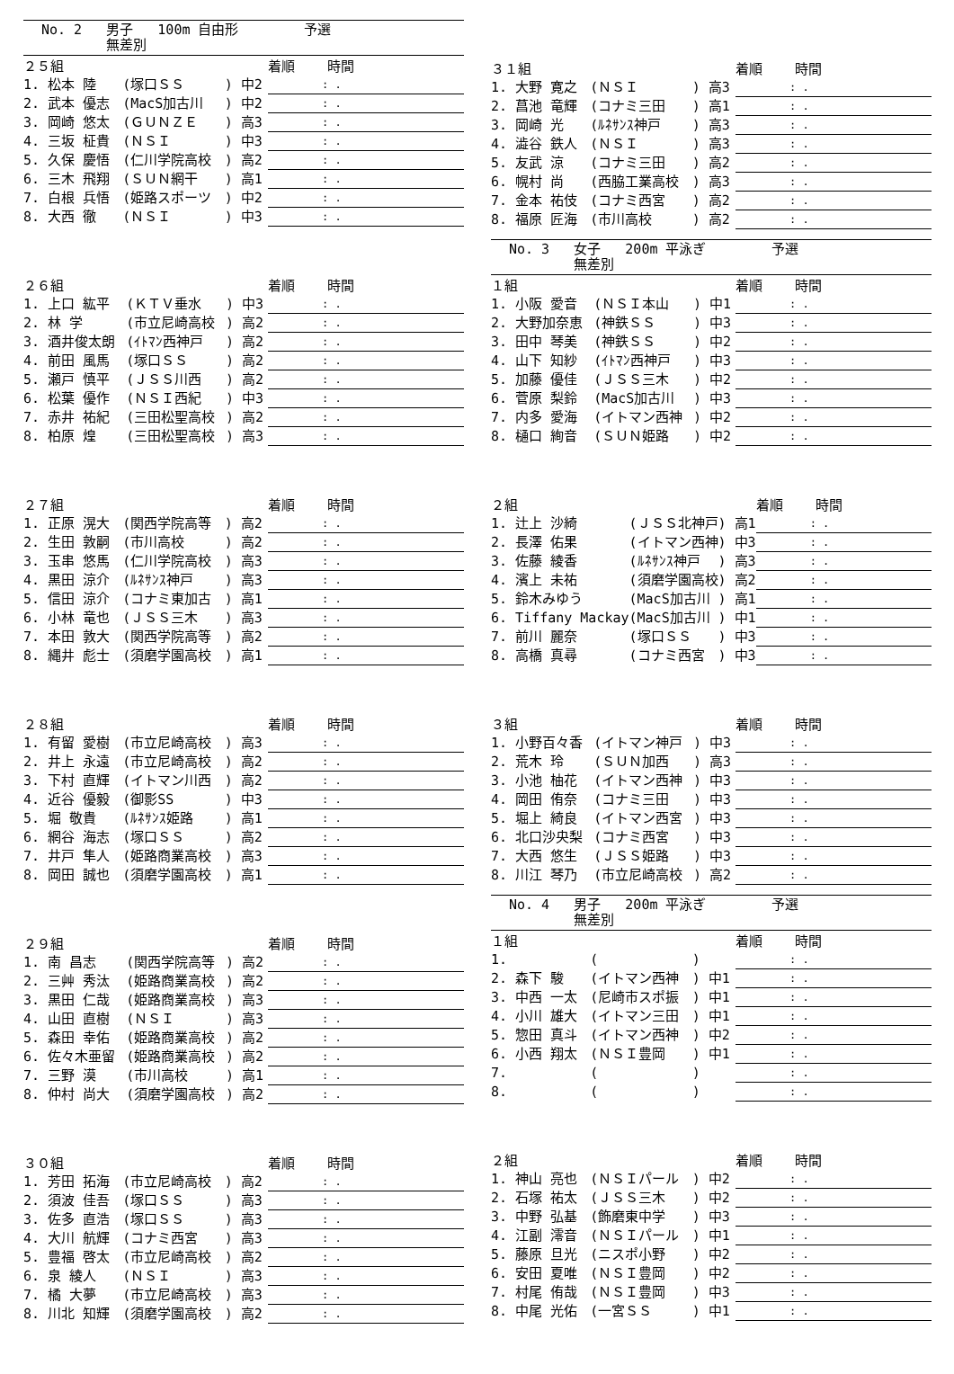No. 2 男子 100m 自由形 予選
無差別
| ２５組 | | | 着順 時間 |
| 1. 松本 陸 | (塚口ＳＳ | ) 中2 | : . |
| 2. 武本 優志 | (MacS加古川 | ) 中2 | : . |
| 3. 岡崎 悠太 | (ＧＵＮＺＥ | ) 高3 | : . |
| 4. 三坂 柾貴 | (ＮＳＩ | ) 中3 | : . |
| 5. 久保 慶悟 | (仁川学院高校 | ) 高2 | : . |
| 6. 三木 飛翔 | (ＳＵＮ網干 | ) 高1 | : . |
| 7. 白根 兵悟 | (姫路スポーツ | ) 中2 | : . |
| 8. 大西 徹 | (ＮＳＩ | ) 中3 | : . |
| ２６組 | | | 着順 時間 |
| 1. 上口 紘平 | (ＫＴＶ垂水 | ) 中3 | : . |
| 2. 林 学 | (市立尼崎高校 | ) 高2 | : . |
| 3. 酒井俊太朗 | (ｲﾄﾏﾝ西神戸 | ) 高2 | : . |
| 4. 前田 風馬 | (塚口ＳＳ | ) 高2 | : . |
| 5. 瀬戸 慎平 | (ＪＳＳ川西 | ) 高2 | : . |
| 6. 松葉 優作 | (ＮＳＩ西紀 | ) 中3 | : . |
| 7. 赤井 祐紀 | (三田松聖高校 | ) 高2 | : . |
| 8. 柏原 煌 | (三田松聖高校 | ) 高3 | : . |
| ２７組 | | | 着順 時間 |
| 1. 正原 滉大 | (関西学院高等 | ) 高2 | : . |
| 2. 生田 敦嗣 | (市川高校 | ) 高2 | : . |
| 3. 玉串 悠馬 | (仁川学院高校 | ) 高3 | : . |
| 4. 黒田 涼介 | (ﾙﾈｻﾝｽ神戸 | ) 高3 | : . |
| 5. 信田 涼介 | (コナミ東加古 | ) 高1 | : . |
| 6. 小林 竜也 | (ＪＳＳ三木 | ) 高3 | : . |
| 7. 本田 敦大 | (関西学院高等 | ) 高2 | : . |
| 8. 縄井 彪士 | (須磨学園高校 | ) 高1 | : . |
| ２８組 | | | 着順 時間 |
| 1. 有留 愛樹 | (市立尼崎高校 | ) 高3 | : . |
| 2. 井上 永遠 | (市立尼崎高校 | ) 高2 | : . |
| 3. 下村 直輝 | (イトマン川西 | ) 高2 | : . |
| 4. 近谷 優毅 | (御影SS | ) 中3 | : . |
| 5. 堀 敬貴 | (ﾙﾈｻﾝｽ姫路 | ) 高1 | : . |
| 6. 網谷 海志 | (塚口ＳＳ | ) 高2 | : . |
| 7. 井戸 隼人 | (姫路商業高校 | ) 高3 | : . |
| 8. 岡田 誠也 | (須磨学園高校 | ) 高1 | : . |
| ２９組 | | | 着順 時間 |
| 1. 南 昌志 | (関西学院高等 | ) 高2 | : . |
| 2. 三艸 秀汰 | (姫路商業高校 | ) 高2 | : . |
| 3. 黒田 仁哉 | (姫路商業高校 | ) 高3 | : . |
| 4. 山田 直樹 | (ＮＳＩ | ) 高3 | : . |
| 5. 森田 幸佑 | (姫路商業高校 | ) 高2 | : . |
| 6. 佐々木亜留 | (姫路商業高校 | ) 高2 | : . |
| 7. 三野 漠 | (市川高校 | ) 高1 | : . |
| 8. 仲村 尚大 | (須磨学園高校 | ) 高2 | : . |
| ３０組 | | | 着順 時間 |
| 1. 芳田 拓海 | (市立尼崎高校 | ) 高2 | : . |
| 2. 須波 佳吾 | (塚口ＳＳ | ) 高3 | : . |
| 3. 佐多 直浩 | (塚口ＳＳ | ) 高3 | : . |
| 4. 大川 航輝 | (コナミ西宮 | ) 高3 | : . |
| 5. 豊福 啓太 | (市立尼崎高校 | ) 高2 | : . |
| 6. 泉 綾人 | (ＮＳＩ | ) 高3 | : . |
| 7. 橘 大夢 | (市立尼崎高校 | ) 高3 | : . |
| 8. 川北 知輝 | (須磨学園高校 | ) 高2 | : . |
| ３１組 | | | 着順 時間 |
| 1. 大野 寛之 | (ＮＳＩ | ) 高3 | : . |
| 2. 菖池 竜輝 | (コナミ三田 | ) 高1 | : . |
| 3. 岡崎 光 | (ﾙﾈｻﾝｽ神戸 | ) 高3 | : . |
| 4. 澁谷 鉄人 | (ＮＳＩ | ) 高3 | : . |
| 5. 友武 涼 | (コナミ三田 | ) 高2 | : . |
| 6. 幌村 尚 | (西脇工業高校 | ) 高3 | : . |
| 7. 金本 祐伎 | (コナミ西宮 | ) 高2 | : . |
| 8. 福原 匠海 | (市川高校 | ) 高2 | : . |
No. 3 女子 200m 平泳ぎ 予選
無差別
| １組 | | | 着順 時間 |
| 1. 小阪 愛音 | (ＮＳＩ本山 | ) 中1 | : . |
| 2. 大野加奈恵 | (神鉄ＳＳ | ) 中3 | : . |
| 3. 田中 琴美 | (神鉄ＳＳ | ) 中2 | : . |
| 4. 山下 知紗 | (ｲﾄﾏﾝ西神戸 | ) 中3 | : . |
| 5. 加藤 優佳 | (ＪＳＳ三木 | ) 中2 | : . |
| 6. 菅原 梨鈴 | (MacS加古川 | ) 中3 | : . |
| 7. 内多 愛海 | (イトマン西神 | ) 中2 | : . |
| 8. 樋口 絢音 | (ＳＵＮ姫路 | ) 中2 | : . |
| ２組 | | | 着順 時間 |
| 1. 辻上 沙綺 | (ＪＳＳ北神戸 | ) 高1 | : . |
| 2. 長澤 佑果 | (イトマン西神 | ) 中3 | : . |
| 3. 佐藤 綾香 | (ﾙﾈｻﾝｽ神戸 | ) 高3 | : . |
| 4. 濱上 未祐 | (須磨学園高校 | ) 高2 | : . |
| 5. 鈴木みゆう | (MacS加古川 | ) 高1 | : . |
| 6. Tiffany Mackay | (MacS加古川 | ) 中1 | : . |
| 7. 前川 麗奈 | (塚口ＳＳ | ) 中3 | : . |
| 8. 高橋 真尋 | (コナミ西宮 | ) 中3 | : . |
| ３組 | | | 着順 時間 |
| 1. 小野百々香 | (イトマン神戸 | ) 中3 | : . |
| 2. 荒木 玲 | (ＳＵＮ加西 | ) 高3 | : . |
| 3. 小池 柚花 | (イトマン西神 | ) 中3 | : . |
| 4. 岡田 侑奈 | (コナミ三田 | ) 中3 | : . |
| 5. 堀上 綺良 | (イトマン西宮 | ) 中3 | : . |
| 6. 北口沙央梨 | (コナミ西宮 | ) 中3 | : . |
| 7. 大西 悠生 | (ＪＳＳ姫路 | ) 中3 | : . |
| 8. 川江 琴乃 | (市立尼崎高校 | ) 高2 | : . |
No. 4 男子 200m 平泳ぎ 予選
無差別
| １組 | | | 着順 時間 |
| 1. | ( | ) | : . |
| 2. 森下 駿 | (イトマン西神 | ) 中1 | : . |
| 3. 中西 一太 | (尼崎市スポ振 | ) 中1 | : . |
| 4. 小川 雄大 | (イトマン三田 | ) 中1 | : . |
| 5. 惣田 真斗 | (イトマン西神 | ) 中2 | : . |
| 6. 小西 翔太 | (ＮＳＩ豊岡 | ) 中1 | : . |
| 7. | ( | ) | : . |
| 8. | ( | ) | : . |
| ２組 | | | 着順 時間 |
| 1. 神山 亮也 | (ＮＳＩパール | ) 中2 | : . |
| 2. 石塚 祐太 | (ＪＳＳ三木 | ) 中2 | : . |
| 3. 中野 弘基 | (飾磨東中学 | ) 中3 | : . |
| 4. 江副 澪音 | (ＮＳＩパール | ) 中1 | : . |
| 5. 藤原 旦光 | (ニスポ小野 | ) 中2 | : . |
| 6. 安田 夏唯 | (ＮＳＩ豊岡 | ) 中2 | : . |
| 7. 村尾 侑哉 | (ＮＳＩ豊岡 | ) 中3 | : . |
| 8. 中尾 光佑 | (一宮ＳＳ | ) 中1 | : . |